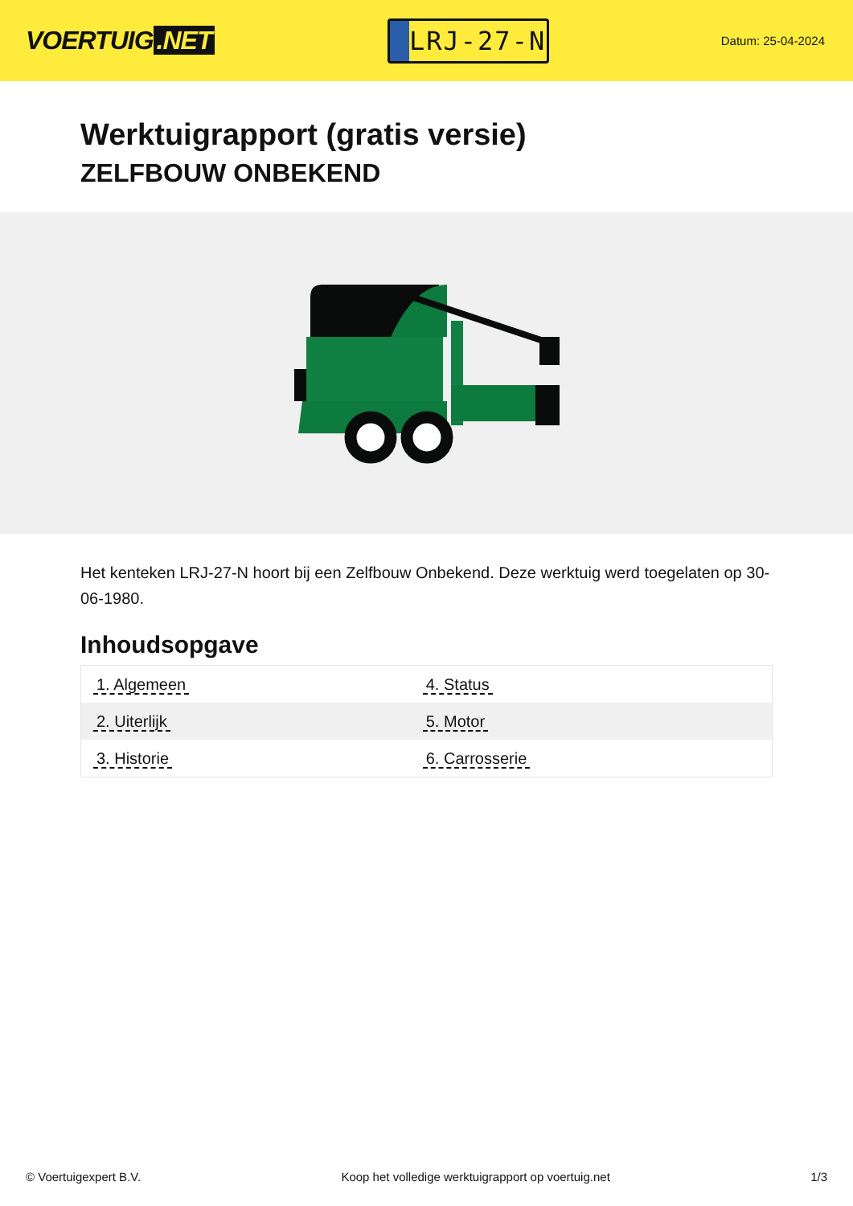VOERTUIG.NET
LRJ-27-N
Datum: 25-04-2024
Werktuigrapport (gratis versie)
ZELFBOUW ONBEKEND
Het kenteken LRJ-27-N hoort bij een Zelfbouw Onbekend. Deze werktuig werd toegelaten op 30-06-1980.
Inhoudsopgave
| 1. Algemeen | 4. Status |
| 2. Uiterlijk | 5. Motor |
| 3. Historie | 6. Carrosserie |
© Voertuigexpert B.V. Koop het volledige werktuigrapport op voertuig.net
1/3